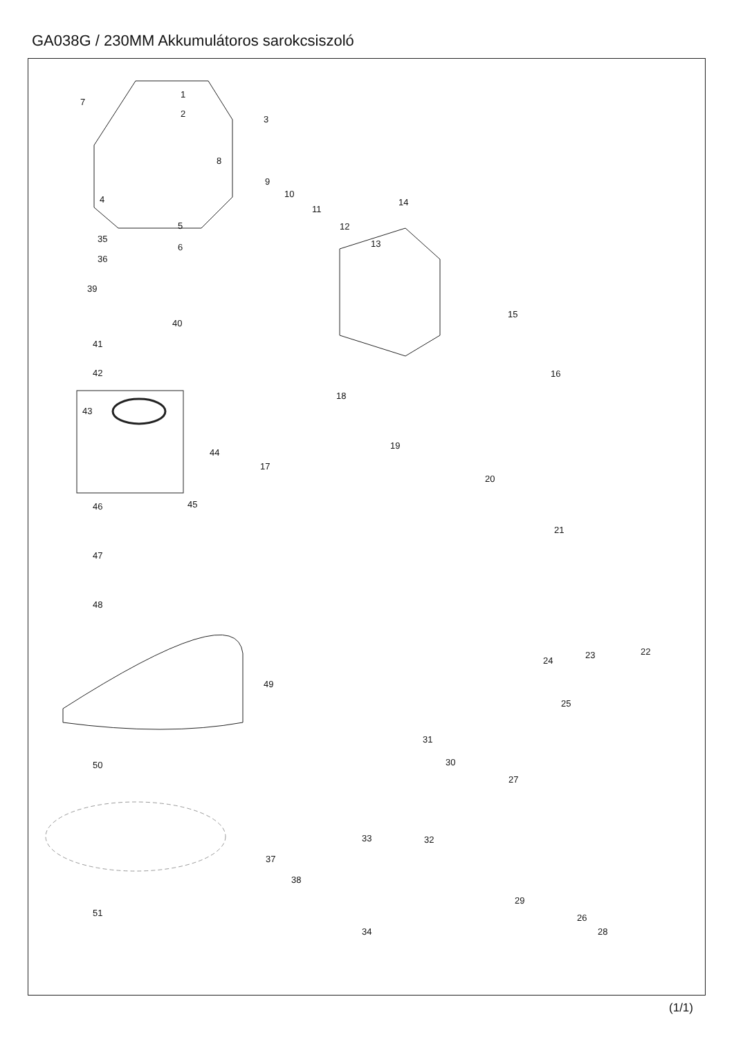GA038G / 230MM Akkumulátoros sarokcsiszoló
7
1
2
3
8
4
5
6
9
10
11
12
13
14
35
36
39
40
41
42
15
16
18
43
44
19
17
20
46 45
21
47
48
49
22 23
24
25
31
30 50
27
33 32
37
38
29
51 26
28 34
(1/1)